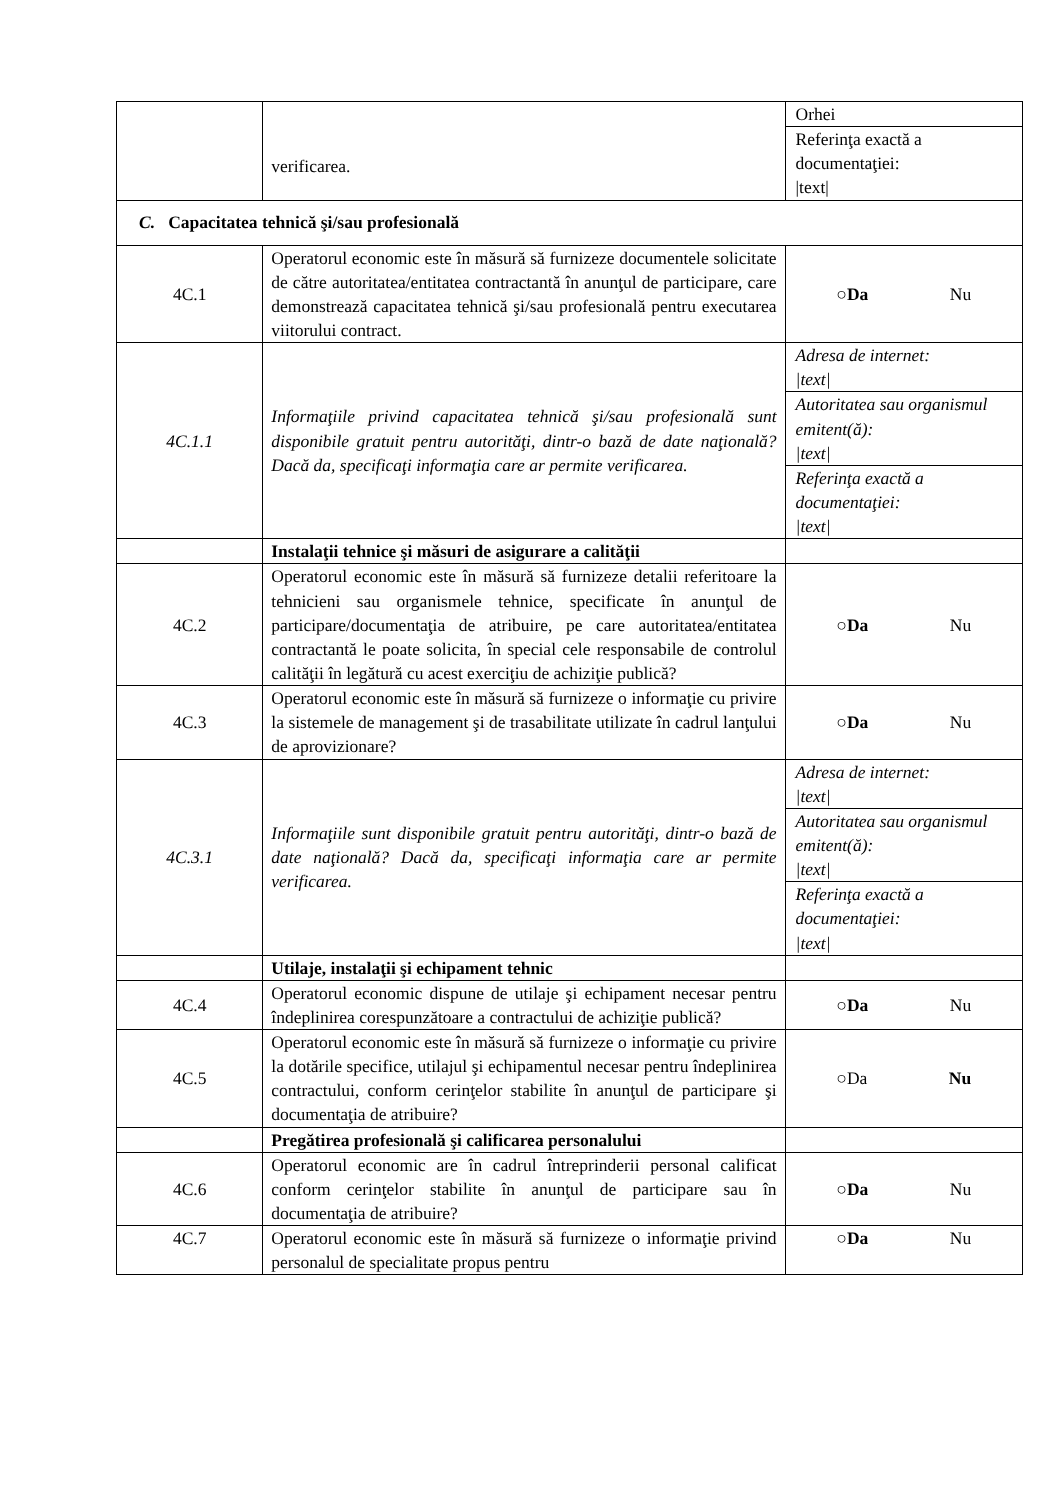| | verificarea. | Orhei |
| | | Referinţa exactă a documentaţiei: /text/ |
| C. Capacitatea tehnică şi/sau profesională | | |
| 4C.1 | Operatorul economic este în măsură să furnizeze documentele solicitate de către autoritatea/entitatea contractantă în anunţul de participare, care demonstrează capacitatea tehnică şi/sau profesională pentru executarea viitorului contract. | ○ Da Nu |
| 4C.1.1 | Informaţiile privind capacitatea tehnică şi/sau profesională sunt disponibile gratuit pentru autorităţi, dintr-o bază de date naţională? Dacă da, specificaţi informaţia care ar permite verificarea. | Adresa de internet: /text/ |
| | | Autoritatea sau organismul emitent(ă): /text/ |
| | | Referinţa exactă a documentaţiei: /text/ |
| | Instalaţii tehnice şi măsuri de asigurare a calităţii | |
| 4C.2 | Operatorul economic este în măsură să furnizeze detalii referitoare la tehnicieni sau organismele tehnice, specificate în anunţul de participare/documentaţia de atribuire, pe care autoritatea/entitatea contractantă le poate solicita, în special cele responsabile de controlul calităţii în legătură cu acest exerciţiu de achiziţie publică? | ○ Da Nu |
| 4C.3 | Operatorul economic este în măsură să furnizeze o informaţie cu privire la sistemele de management şi de trasabilitate utilizate în cadrul lanţului de aprovizionare? | ○ Da Nu |
| 4C.3.1 | Informaţiile sunt disponibile gratuit pentru autorităţi, dintr-o bază de date naţională? Dacă da, specificaţi informaţia care ar permite verificarea. | Adresa de internet: /text/ |
| | | Autoritatea sau organismul emitent(ă): /text/ |
| | | Referinţa exactă a documentaţiei: /text/ |
| | Utilaje, instalaţii şi echipament tehnic | |
| 4C.4 | Operatorul economic dispune de utilaje şi echipament necesar pentru îndeplinirea corespunzătoare a contractului de achiziţie publică? | ○ Da Nu |
| 4C.5 | Operatorul economic este în măsură să furnizeze o informaţie cu privire la dotările specifice, utilajul şi echipamentul necesar pentru îndeplinirea contractului, conform cerinţelor stabilite în anunţul de participare şi documentaţia de atribuire? | ○Da Nu |
| | Pregătirea profesională şi calificarea personalului | |
| 4C.6 | Operatorul economic are în cadrul întreprinderii personal calificat conform cerinţelor stabilite în anunţul de participare sau în documentaţia de atribuire? | ○ Da Nu |
| 4C.7 | Operatorul economic este în măsură să furnizeze o informaţie privind personalul de specialitate propus pentru | ○ Da Nu |